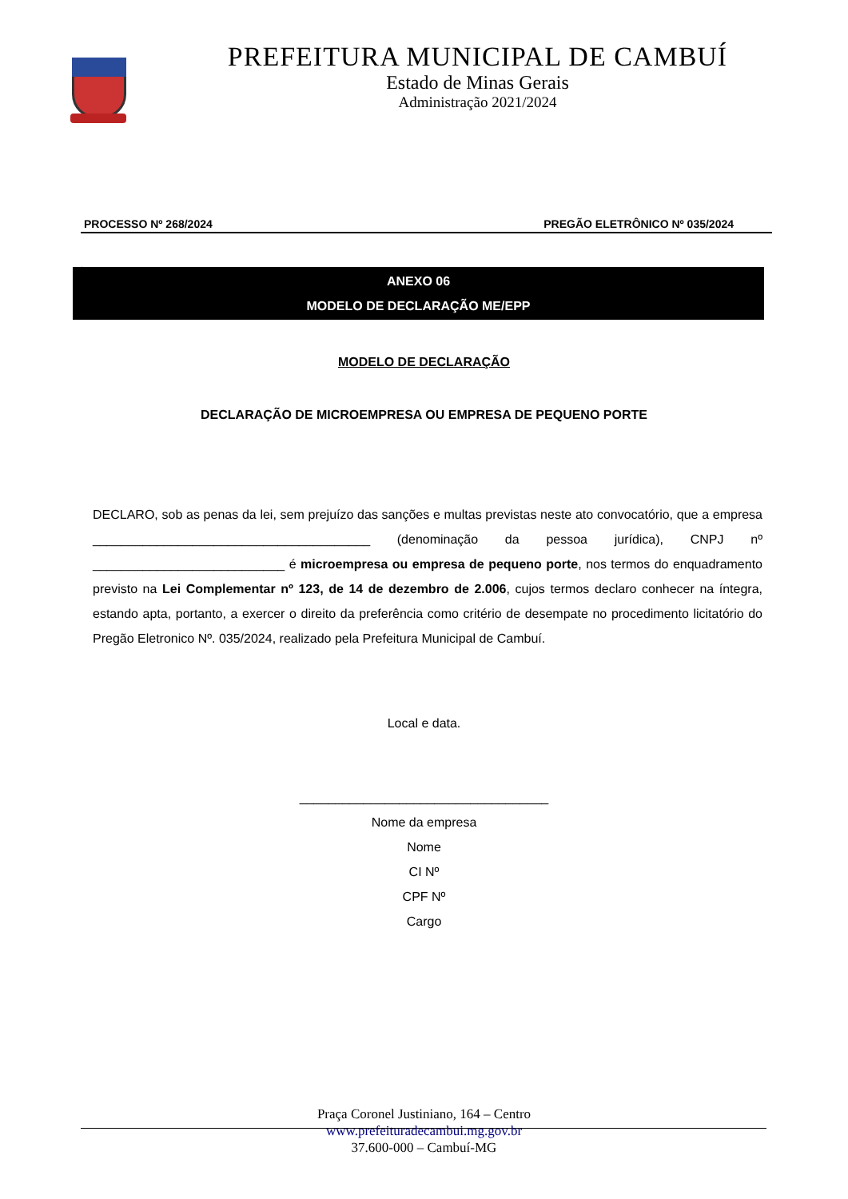PREFEITURA MUNICIPAL DE CAMBUÍ
Estado de Minas Gerais
Administração 2021/2024
PROCESSO Nº 268/2024 PREGÃO ELETRÔNICO Nº 035/2024
.
ANEXO 06
MODELO DE DECLARAÇÃO ME/EPP
MODELO DE DECLARAÇÃO
DECLARAÇÃO DE MICROEMPRESA OU EMPRESA DE PEQUENO PORTE
DECLARO, sob as penas da lei, sem prejuízo das sanções e multas previstas neste ato convocatório, que a empresa _______________________________________ (denominação da pessoa jurídica), CNPJ nº ___________________________ é microempresa ou empresa de pequeno porte, nos termos do enquadramento previsto na Lei Complementar nº 123, de 14 de dezembro de 2.006, cujos termos declaro conhecer na íntegra, estando apta, portanto, a exercer o direito da preferência como critério de desempate no procedimento licitatório do Pregão Eletronico Nº. 035/2024, realizado pela Prefeitura Municipal de Cambuí.
Local e data.
___________________________________
Nome da empresa
Nome
CI Nº
CPF Nº
Cargo
Praça Coronel Justiniano, 164 – Centro
www.prefeituradecambui.mg.gov.br
37.600-000 – Cambuí-MG